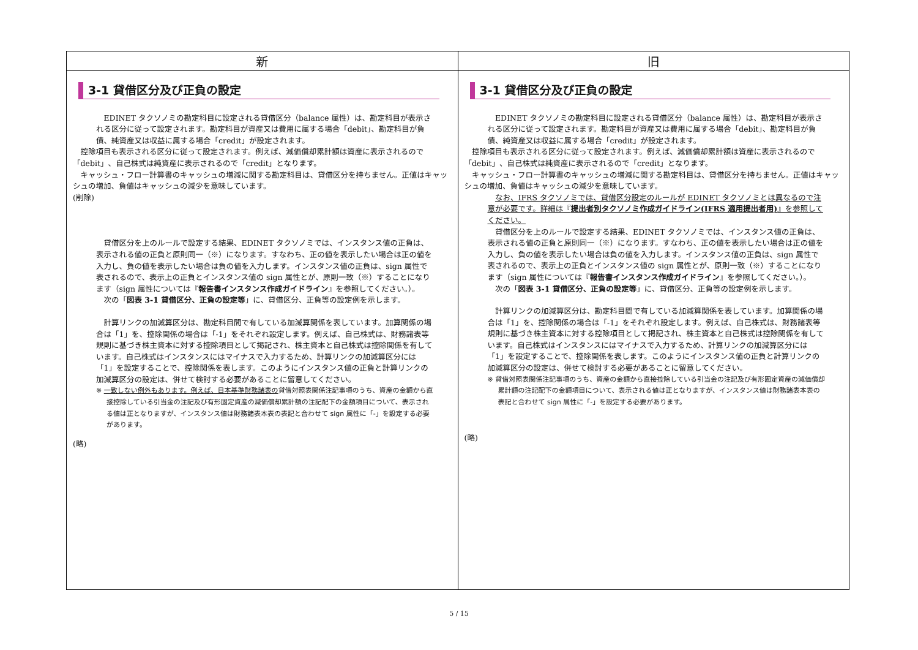| 新 | 旧 |
| --- | --- |
| 3-1 貸借区分及び正負の設定 EDINET タクソノミの勘定科目に設定される貸借区分（balance 属性）は、勘定科目が表示される区分に従って設定されます。勘定科目が資産又は費用に属する場合「debit」、勘定科目が負債、純資産又は収益に属する場合「credit」が設定されます。 控除項目も表示される区分に従って設定されます。例えば、減価償却累計額は資産に表示されるので「debit」、自己株式は純資産に表示されるので「credit」となります。 キャッシュ・フロー計算書のキャッシュの増減に関する勘定科目は、貸借区分を持ちません。正値はキャッシュの増加、負値はキャッシュの減少を意味しています。 (削除) 貸借区分を上のルールで設定する結果、EDINET タクソノミでは、インスタンス値の正負は、表示される値の正負と原則同一（※）になります。すなわち、正の値を表示したい場合は正の値を入力し、負の値を表示したい場合は負の値を入力します。インスタンス値の正負は、sign 属性で表されるので、表示上の正負とインスタンス値の sign 属性とが、原則一致（※）することになります（sign 属性については『 報告書インスタンス作成ガイドライン 』を参照してください。）。 次の「 図表 3-1 貸借区分、正負の設定等 」に、貸借区分、正負等の設定例を示します。 計算リンクの加減算区分は、勘定科目間で有している加減算関係を表しています。加算関係の場合は「1」を、控除関係の場合は「-1」をそれぞれ設定します。例えば、自己株式は、財務諸表等規則に基づき株主資本に対する控除項目として掲記され、株主資本と自己株式は控除関係を有しています。自己株式はインスタンスにはマイナスで入力するため、計算リンクの加減算区分には「1」を設定することで、控除関係を表します。このようにインスタンス値の正負と計算リンクの加減算区分の設定は、併せて検討する必要があることに留意してください。 ※ 一致しない例外もあります。例えば、日本基準財務諸表の 貸借対照表関係注記事項のうち、資産の金額から直接控除している引当金の注記及び有形固定資産の減価償却累計額の注記配下の金額項目について、表示される値は正となりますが、インスタンス値は財務諸表本表の表記と合わせて sign 属性に「-」を設定する必要があります。 (略) | 3-1 貸借区分及び正負の設定 EDINET タクソノミの勘定科目に設定される貸借区分（balance 属性）は、勘定科目が表示される区分に従って設定されます。勘定科目が資産又は費用に属する場合「debit」、勘定科目が負債、純資産又は収益に属する場合「credit」が設定されます。 控除項目も表示される区分に従って設定されます。例えば、減価償却累計額は資産に表示されるので「debit」、自己株式は純資産に表示されるので「credit」となります。 キャッシュ・フロー計算書のキャッシュの増減に関する勘定科目は、貸借区分を持ちません。正値はキャッシュの増加、負値はキャッシュの減少を意味しています。 なお、IFRS タクソノミでは、貸借区分設定のルールが EDINET タクソノミとは異なるので注意が必要です。詳細は『 提出者別タクソノミ作成ガイドライン(IFRS 適用提出者用) 』を参照してください。 貸借区分を上のルールで設定する結果、EDINET タクソノミでは、インスタンス値の正負は、表示される値の正負と原則同一（※）になります。すなわち、正の値を表示したい場合は正の値を入力し、負の値を表示したい場合は負の値を入力します。インスタンス値の正負は、sign 属性で表されるので、表示上の正負とインスタンス値の sign 属性とが、原則一致（※）することになります（sign 属性については『 報告書インスタンス作成ガイドライン 』を参照してください。）。 次の「 図表 3-1 貸借区分、正負の設定等 」に、貸借区分、正負等の設定例を示します。 計算リンクの加減算区分は、勘定科目間で有している加減算関係を表しています。加算関係の場合は「1」を、控除関係の場合は「-1」をそれぞれ設定します。例えば、自己株式は、財務諸表等規則に基づき株主資本に対する控除項目として掲記され、株主資本と自己株式は控除関係を有しています。自己株式はインスタンスにはマイナスで入力するため、計算リンクの加減算区分には「1」を設定することで、控除関係を表します。このようにインスタンス値の正負と計算リンクの加減算区分の設定は、併せて検討する必要があることに留意してください。 ※ 貸借対照表関係注記事項のうち、資産の金額から直接控除している引当金の注記及び有形固定資産の減価償却累計額の注記配下の金額項目について、表示される値は正となりますが、インスタンス値は財務諸表本表の表記と合わせて sign 属性に「-」を設定する必要があります。 (略) |
5 / 15